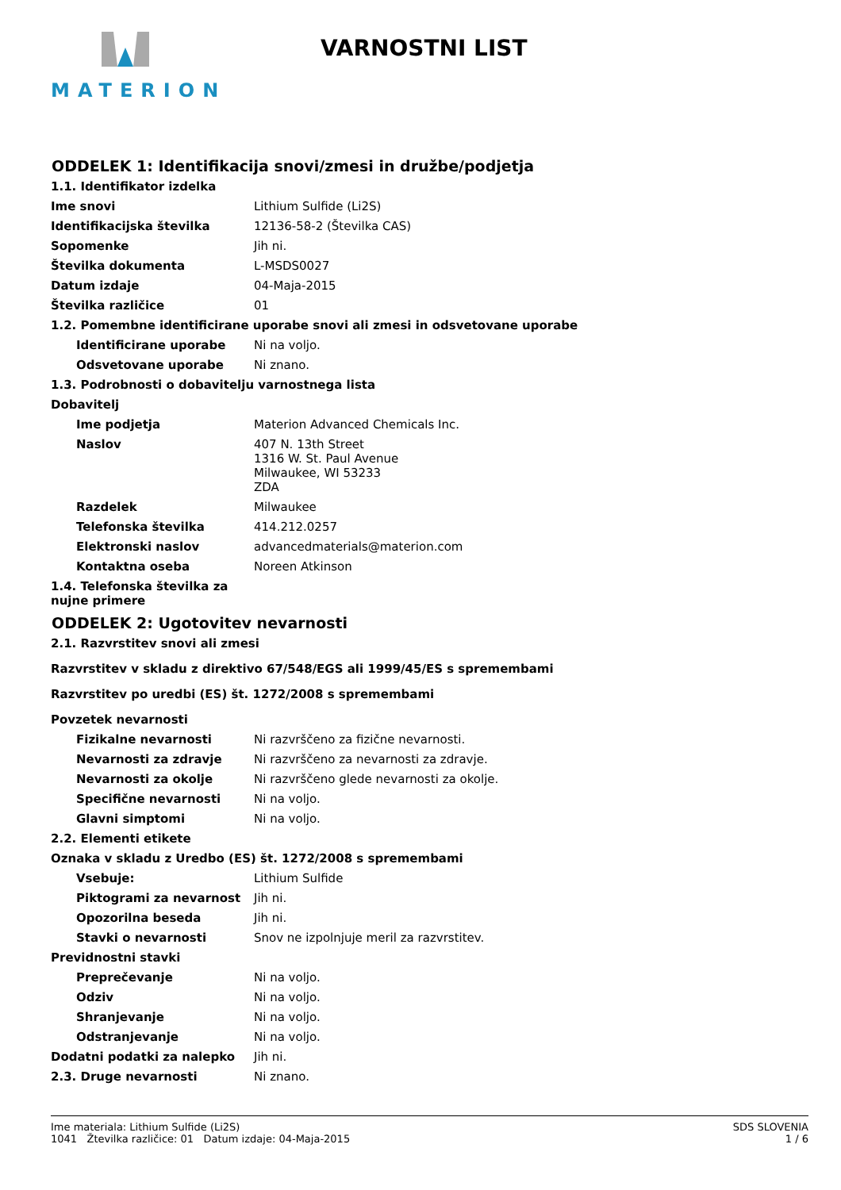MATERION
VARNOSTNI LIST
ODDELEK 1: Identifikacija snovi/zmesi in družbe/podjetja
1.1. Identifikator izdelka
Ime snovi Lithium Sulfide (Li2S)
Identifikacijska številka 12136-58-2 (Številka CAS)
Sopomenke Jih ni.
Številka dokumenta L-MSDS0027
Datum izdaje 04-Maja-2015
Številka različice 01
1.2. Pomembne identificirane uporabe snovi ali zmesi in odsvetovane uporabe
Identificirane uporabe Ni na voljo.
Odsvetovane uporabe Ni znano.
1.3. Podrobnosti o dobavitelju varnostnega lista
Dobavitelj
Ime podjetja Materion Advanced Chemicals Inc.
Naslov 407 N. 13th Street
1316 W. St. Paul Avenue
Milwaukee, WI 53233
ZDA
Razdelek Milwaukee
Telefonska številka 414.212.0257
Elektronski naslov advancedmaterials@materion.com
Kontaktna oseba Noreen Atkinson
1.4. Telefonska številka za
nujne primere
ODDELEK 2: Ugotovitev nevarnosti
2.1. Razvrstitev snovi ali zmesi
Razvrstitev v skladu z direktivo 67/548/EGS ali 1999/45/ES s spremembami
Razvrstitev po uredbi (ES) št. 1272/2008 s spremembami
Povzetek nevarnosti
Fizikalne nevarnosti Ni razvrščeno za fizične nevarnosti.
Nevarnosti za zdravje Ni razvrščeno za nevarnosti za zdravje.
Nevarnosti za okolje Ni razvrščeno glede nevarnosti za okolje.
Specifične nevarnosti Ni na voljo.
Glavni simptomi Ni na voljo.
2.2. Elementi etikete
Oznaka v skladu z Uredbo (ES) št. 1272/2008 s spremembami
Vsebuje: Lithium Sulfide
Piktogrami za nevarnost Jih ni.
Opozorilna beseda Jih ni.
Stavki o nevarnosti Snov ne izpolnjuje meril za razvrstitev.
Previdnostni stavki
Preprečevanje Ni na voljo.
Odziv Ni na voljo.
Shranjevanje Ni na voljo.
Odstranjevanje Ni na voljo.
Dodatni podatki za nalepko Jih ni.
2.3. Druge nevarnosti Ni znano.
Ime materiala: Lithium Sulfide (Li2S)
1041 Žtevilka različice: 01 Datum izdaje: 04-Maja-2015
SDS SLOVENIA
1 / 6